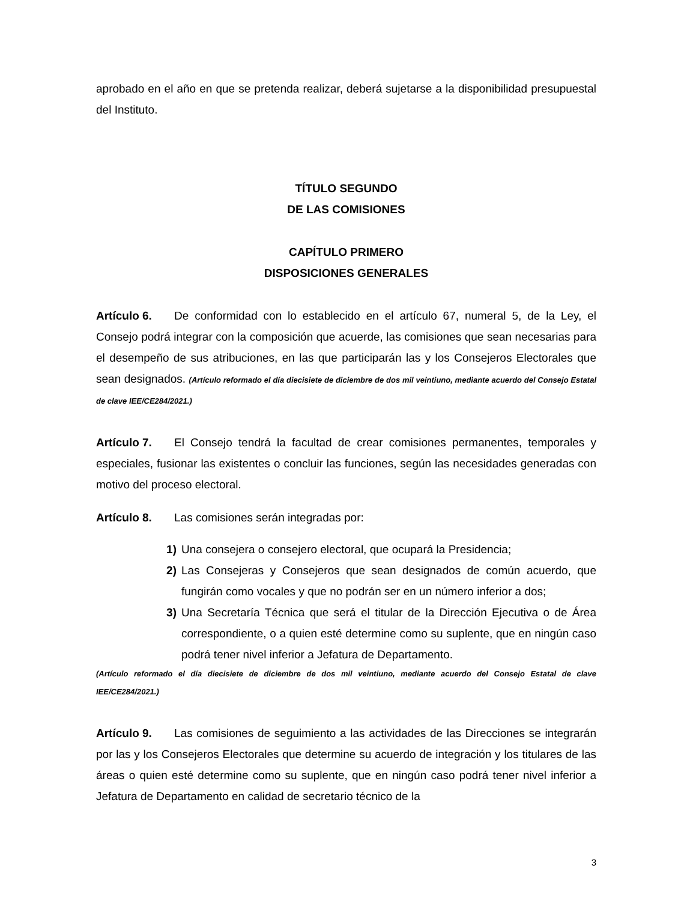aprobado en el año en que se pretenda realizar, deberá sujetarse a la disponibilidad presupuestal del Instituto.
TÍTULO SEGUNDO
DE LAS COMISIONES
CAPÍTULO PRIMERO
DISPOSICIONES GENERALES
Artículo 6. De conformidad con lo establecido en el artículo 67, numeral 5, de la Ley, el Consejo podrá integrar con la composición que acuerde, las comisiones que sean necesarias para el desempeño de sus atribuciones, en las que participarán las y los Consejeros Electorales que sean designados. (Artículo reformado el día diecisiete de diciembre de dos mil veintiuno, mediante acuerdo del Consejo Estatal de clave IEE/CE284/2021.)
Artículo 7. El Consejo tendrá la facultad de crear comisiones permanentes, temporales y especiales, fusionar las existentes o concluir las funciones, según las necesidades generadas con motivo del proceso electoral.
Artículo 8. Las comisiones serán integradas por:
1) Una consejera o consejero electoral, que ocupará la Presidencia;
2) Las Consejeras y Consejeros que sean designados de común acuerdo, que fungirán como vocales y que no podrán ser en un número inferior a dos;
3) Una Secretaría Técnica que será el titular de la Dirección Ejecutiva o de Área correspondiente, o a quien esté determine como su suplente, que en ningún caso podrá tener nivel inferior a Jefatura de Departamento.
(Artículo reformado el día diecisiete de diciembre de dos mil veintiuno, mediante acuerdo del Consejo Estatal de clave IEE/CE284/2021.)
Artículo 9. Las comisiones de seguimiento a las actividades de las Direcciones se integrarán por las y los Consejeros Electorales que determine su acuerdo de integración y los titulares de las áreas o quien esté determine como su suplente, que en ningún caso podrá tener nivel inferior a Jefatura de Departamento en calidad de secretario técnico de la
3